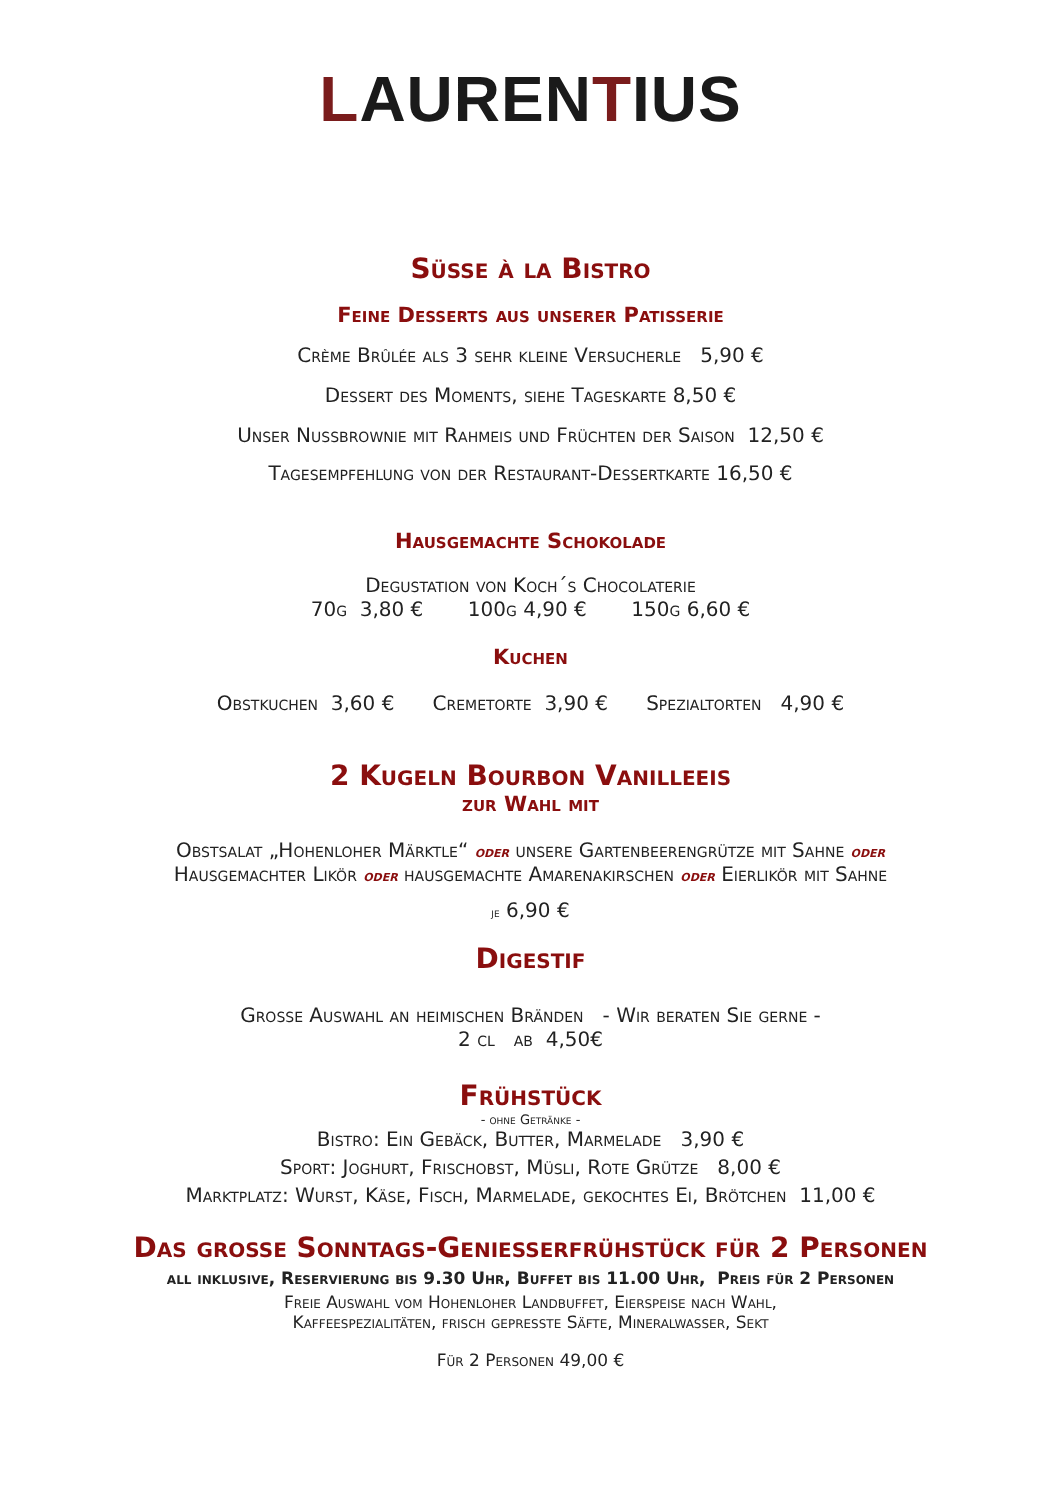LAURENTIUS
Süße à la Bistro
Feine Desserts aus unserer Patisserie
Crème Brûlée als 3 sehr kleine Versucherle 5,90 €
Dessert des Moments, siehe Tageskarte 8,50 €
Unser Nussbrownie mit Rahmeis und Früchten der Saison 12,50 €
Tagesempfehlung von der Restaurant-Dessertkarte 16,50 €
Hausgemachte Schokolade
Degustation von Koch´s Chocolaterie
70g 3,80 € 100g 4,90 € 150g 6,60 €
Kuchen
Obstkuchen 3,60 € Cremetorte 3,90 € Spezialtorten 4,90 €
2 Kugeln Bourbon Vanilleeis
zur Wahl mit
Obstsalat „Hohenloher Märktle“ oder unsere Gartenbeerengrütze mit Sahne oder
Hausgemachter Likör oder hausgemachte Amarenakirschen oder Eierlikör mit Sahne
je 6,90 €
Digestif
Große Auswahl an heimischen Bränden - Wir beraten Sie gerne -
2 cl ab 4,50€
Frühstück
- ohne Getränke -
Bistro: Ein Gebäck, Butter, Marmelade 3,90 €
Sport: Joghurt, Frischobst, Müsli, Rote Grütze 8,00 €
Marktplatz: Wurst, Käse, Fisch, Marmelade, gekochtes Ei, Brötchen 11,00 €
Das große Sonntags-Genießerfrühstück für 2 Personen
all inklusive, Reservierung bis 9.30 Uhr, Buffet bis 11.00 Uhr, Preis für 2 Personen
Freie Auswahl vom Hohenloher Landbuffet, Eierspeise nach Wahl,
Kaffeespezialitäten, frisch gepresste Säfte, Mineralwasser, Sekt
Für 2 Personen 49,00 €